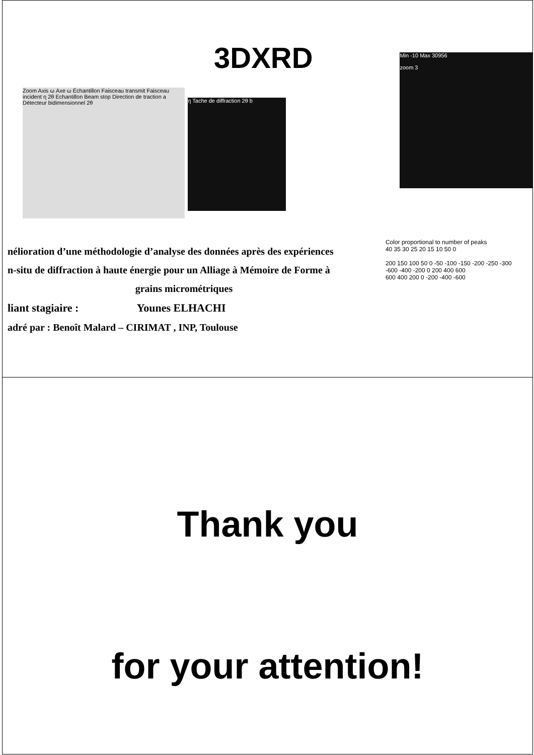3DXRD
Zoom Axis ω Axe ω Échantillon Faisceau transmit Faisceau incident η 2θ Echantillon Beam stop Direction de traction a Détecteur bidimensionnel 2θ
η Tache de diffraction 2θ b
Min -10 Max 30956
zoom 3
nélioration d’une méthodologie d’analyse des données après des expériences
n-situ de diffraction à haute énergie pour un Alliage à Mémoire de Forme à
grains micrométriques
liant stagiaire : Younes ELHACHI
adré par : Benoît Malard – CIRIMAT , INP, Toulouse
Color proportional to number of peaks
40 35 30 25 20 15 10 50 0
200 150 100 50 0 -50 -100 -150 -200 -250 -300
-600 -400 -200 0 200 400 600
600 400 200 0 -200 -400 -600
Thank you
for your attention!